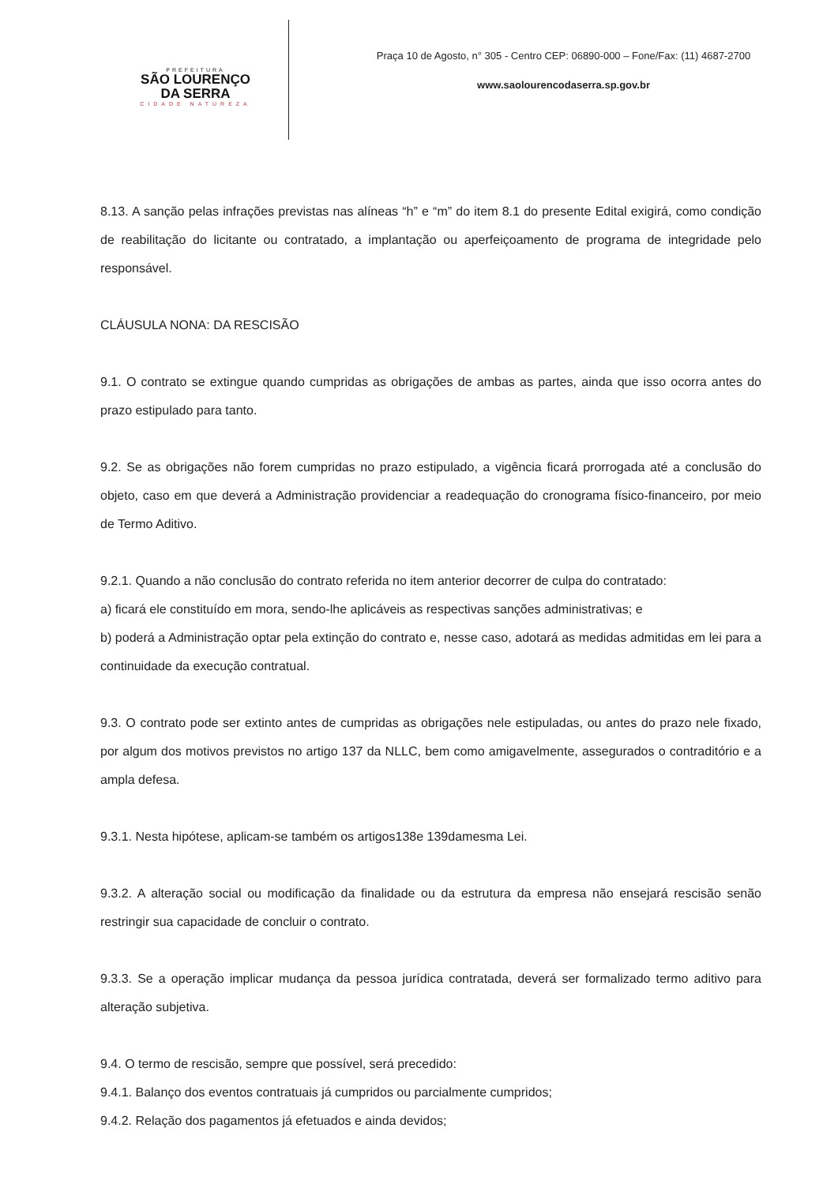PREFEITURA
SÃO LOURENÇO
DA SERRA
CIDADE NATUREZA
Praça 10 de Agosto, n° 305 - Centro CEP: 06890-000 – Fone/Fax: (11) 4687-2700
www.saolourencodaserra.sp.gov.br
8.13. A sanção pelas infrações previstas nas alíneas “h” e “m” do item 8.1 do presente Edital exigirá, como condição de reabilitação do licitante ou contratado, a implantação ou aperfeiçoamento de programa de integridade pelo responsável.
CLÁUSULA NONA: DA RESCISÃO
9.1. O contrato se extingue quando cumpridas as obrigações de ambas as partes, ainda que isso ocorra antes do prazo estipulado para tanto.
9.2. Se as obrigações não forem cumpridas no prazo estipulado, a vigência ficará prorrogada até a conclusão do objeto, caso em que deverá a Administração providenciar a readequação do cronograma físico-financeiro, por meio de Termo Aditivo.
9.2.1. Quando a não conclusão do contrato referida no item anterior decorrer de culpa do contratado:
a) ficará ele constituído em mora, sendo-lhe aplicáveis as respectivas sanções administrativas; e
b) poderá a Administração optar pela extinção do contrato e, nesse caso, adotará as medidas admitidas em lei para a continuidade da execução contratual.
9.3. O contrato pode ser extinto antes de cumpridas as obrigações nele estipuladas, ou antes do prazo nele fixado, por algum dos motivos previstos no artigo 137 da NLLC, bem como amigavelmente, assegurados o contraditório e a ampla defesa.
9.3.1. Nesta hipótese, aplicam-se também os artigos138e 139damesma Lei.
9.3.2. A alteração social ou modificação da finalidade ou da estrutura da empresa não ensejará rescisão senão restringir sua capacidade de concluir o contrato.
9.3.3. Se a operação implicar mudança da pessoa jurídica contratada, deverá ser formalizado termo aditivo para alteração subjetiva.
9.4. O termo de rescisão, sempre que possível, será precedido:
9.4.1. Balanço dos eventos contratuais já cumpridos ou parcialmente cumpridos;
9.4.2. Relação dos pagamentos já efetuados e ainda devidos;